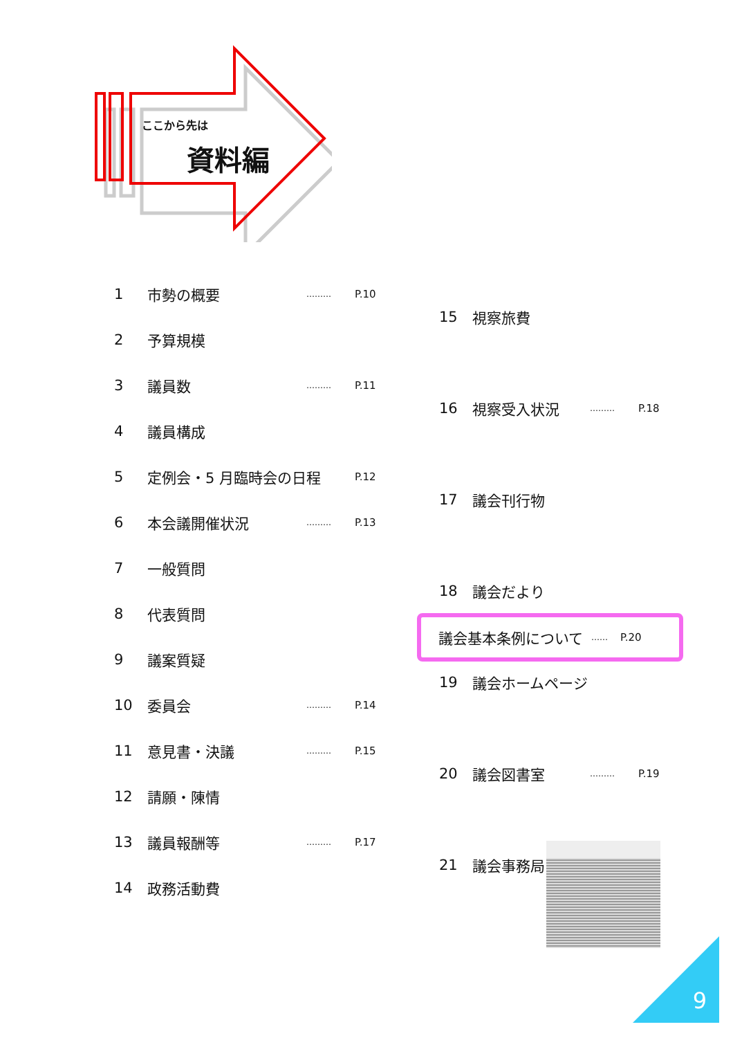ここから先は
資料編
| 1 | 市勢の概要 | ……… | P.10 |
| 2 | 予算規模 | | |
| 3 | 議員数 | ……… | P.11 |
| 4 | 議員構成 | | |
| 5 | 定例会・5 月臨時会の日程 | | P.12 |
| 6 | 本会議開催状況 | ……… | P.13 |
| 7 | 一般質問 | | |
| 8 | 代表質問 | | |
| 9 | 議案質疑 | | |
| 10 | 委員会 | ……… | P.14 |
| 11 | 意見書・決議 | ……… | P.15 |
| 12 | 請願・陳情 | | |
| 13 | 議員報酬等 | ……… | P.17 |
| 14 | 政務活動費 | | |
| 15 | 視察旅費 | | |
| 16 | 視察受入状況 | ……… | P.18 |
| 17 | 議会刊行物 | | |
| 18 | 議会だより | | |
| 19 | 議会ホームページ | | |
| 20 | 議会図書室 | ……… | P.19 |
| 21 | 議会事務局 | | |
議会基本条例について …… P.20
9